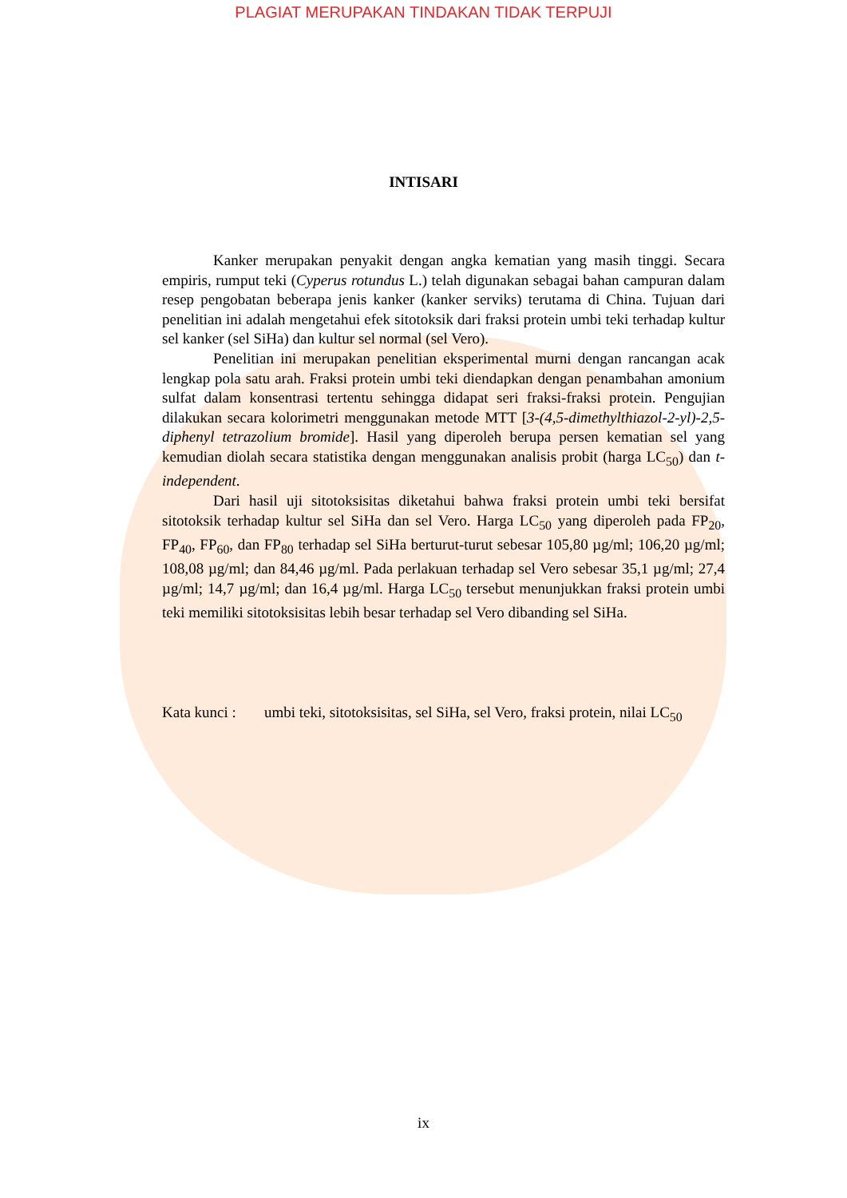PLAGIAT MERUPAKAN TINDAKAN TIDAK TERPUJI
INTISARI
Kanker merupakan penyakit dengan angka kematian yang masih tinggi. Secara empiris, rumput teki (Cyperus rotundus L.) telah digunakan sebagai bahan campuran dalam resep pengobatan beberapa jenis kanker (kanker serviks) terutama di China. Tujuan dari penelitian ini adalah mengetahui efek sitotoksik dari fraksi protein umbi teki terhadap kultur sel kanker (sel SiHa) dan kultur sel normal (sel Vero).
Penelitian ini merupakan penelitian eksperimental murni dengan rancangan acak lengkap pola satu arah. Fraksi protein umbi teki diendapkan dengan penambahan amonium sulfat dalam konsentrasi tertentu sehingga didapat seri fraksi-fraksi protein. Pengujian dilakukan secara kolorimetri menggunakan metode MTT [3-(4,5-dimethylthiazol-2-yl)-2,5-diphenyl tetrazolium bromide]. Hasil yang diperoleh berupa persen kematian sel yang kemudian diolah secara statistika dengan menggunakan analisis probit (harga LC<sub>50</sub>) dan t-independent.
Dari hasil uji sitotoksisitas diketahui bahwa fraksi protein umbi teki bersifat sitotoksik terhadap kultur sel SiHa dan sel Vero. Harga LC<sub>50</sub> yang diperoleh pada FP<sub>20</sub>, FP<sub>40</sub>, FP<sub>60</sub>, dan FP<sub>80</sub> terhadap sel SiHa berturut-turut sebesar 105,80 µg/ml; 106,20 µg/ml; 108,08 µg/ml; dan 84,46 µg/ml. Pada perlakuan terhadap sel Vero sebesar 35,1 µg/ml; 27,4 µg/ml; 14,7 µg/ml; dan 16,4 µg/ml. Harga LC<sub>50</sub> tersebut menunjukkan fraksi protein umbi teki memiliki sitotoksisitas lebih besar terhadap sel Vero dibanding sel SiHa.
Kata kunci :
umbi teki, sitotoksisitas, sel SiHa, sel Vero, fraksi protein, nilai LC<sub>50</sub>
ix